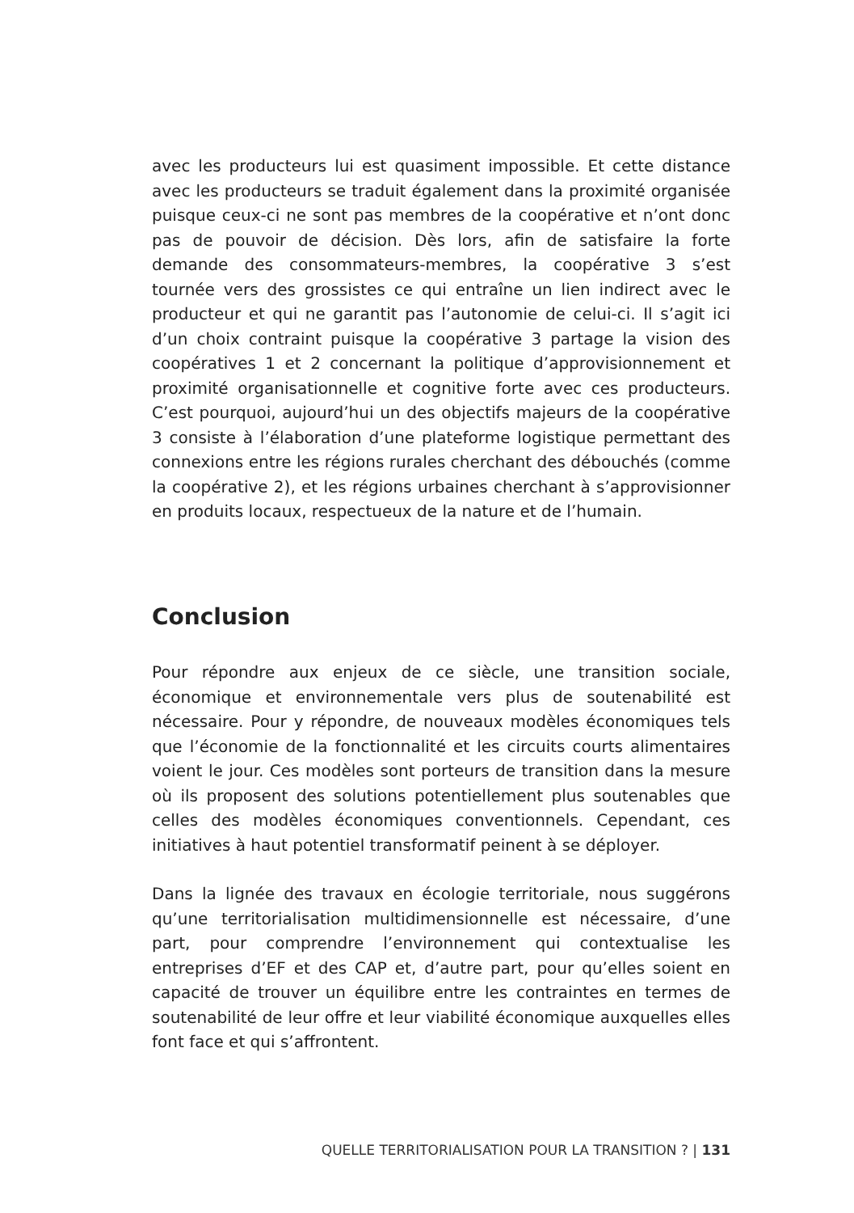avec les producteurs lui est quasiment impossible. Et cette distance avec les producteurs se traduit également dans la proximité organisée puisque ceux-ci ne sont pas membres de la coopérative et n’ont donc pas de pouvoir de décision. Dès lors, afin de satisfaire la forte demande des consommateurs-membres, la coopérative 3 s’est tournée vers des grossistes ce qui entraîne un lien indirect avec le producteur et qui ne garantit pas l’autonomie de celui-ci. Il s’agit ici d’un choix contraint puisque la coopérative 3 partage la vision des coopératives 1 et 2 concernant la politique d’approvisionnement et proximité organisationnelle et cognitive forte avec ces producteurs. C’est pourquoi, aujourd’hui un des objectifs majeurs de la coopérative 3 consiste à l’élaboration d’une plateforme logistique permettant des connexions entre les régions rurales cherchant des débouchés (comme la coopérative 2), et les régions urbaines cherchant à s’approvisionner en produits locaux, respectueux de la nature et de l’humain.
Conclusion
Pour répondre aux enjeux de ce siècle, une transition sociale, économique et environnementale vers plus de soutenabilité est nécessaire. Pour y répondre, de nouveaux modèles économiques tels que l’économie de la fonctionnalité et les circuits courts alimentaires voient le jour. Ces modèles sont porteurs de transition dans la mesure où ils proposent des solutions potentiellement plus soutenables que celles des modèles économiques conventionnels. Cependant, ces initiatives à haut potentiel transformatif peinent à se déployer.
Dans la lignée des travaux en écologie territoriale, nous suggérons qu’une territorialisation multidimensionnelle est nécessaire, d’une part, pour comprendre l’environnement qui contextualise les entreprises d’EF et des CAP et, d’autre part, pour qu’elles soient en capacité de trouver un équilibre entre les contraintes en termes de soutenabilité de leur offre et leur viabilité économique auxquelles elles font face et qui s’affrontent.
QUELLE TERRITORIALISATION POUR LA TRANSITION ? | 131